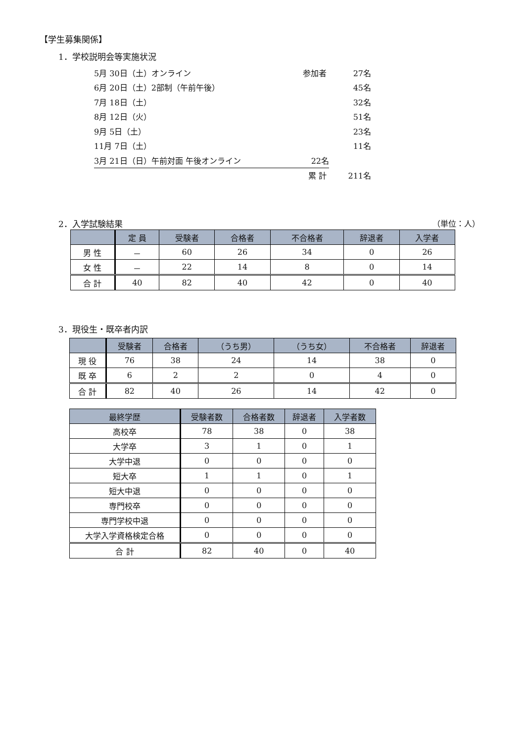【学生募集関係】
1．学校説明会等実施状況
5月 30日（土）オンライン 参加者 27名
6月 20日（土）2部制（午前午後） 45名
7月 18日（土） 32名
8月 12日（火） 51名
9月 5日（土） 23名
11月 7日（土） 11名
3月 21日（日）午前対面 午後オンライン 22名
累 計 211名
2．入学試験結果 （単位：人）
| | 定 員 | 受験者 | 合格者 | 不合格者 | 辞退者 | 入学者 |
| --- | --- | --- | --- | --- | --- | --- |
| 男 性 | － | 60 | 26 | 34 | 0 | 26 |
| 女 性 | － | 22 | 14 | 8 | 0 | 14 |
| 合 計 | 40 | 82 | 40 | 42 | 0 | 40 |
3．現役生・既卒者内訳
| | 受験者 | 合格者 | （うち男） | （うち女） | 不合格者 | 辞退者 |
| --- | --- | --- | --- | --- | --- | --- |
| 現 役 | 76 | 38 | 24 | 14 | 38 | 0 |
| 既 卒 | 6 | 2 | 2 | 0 | 4 | 0 |
| 合 計 | 82 | 40 | 26 | 14 | 42 | 0 |
| 最終学歴 | 受験者数 | 合格者数 | 辞退者 | 入学者数 |
| --- | --- | --- | --- | --- |
| 高校卒 | 78 | 38 | 0 | 38 |
| 大学卒 | 3 | 1 | 0 | 1 |
| 大学中退 | 0 | 0 | 0 | 0 |
| 短大卒 | 1 | 1 | 0 | 1 |
| 短大中退 | 0 | 0 | 0 | 0 |
| 専門校卒 | 0 | 0 | 0 | 0 |
| 専門学校中退 | 0 | 0 | 0 | 0 |
| 大学入学資格検定合格 | 0 | 0 | 0 | 0 |
| 合 計 | 82 | 40 | 0 | 40 |